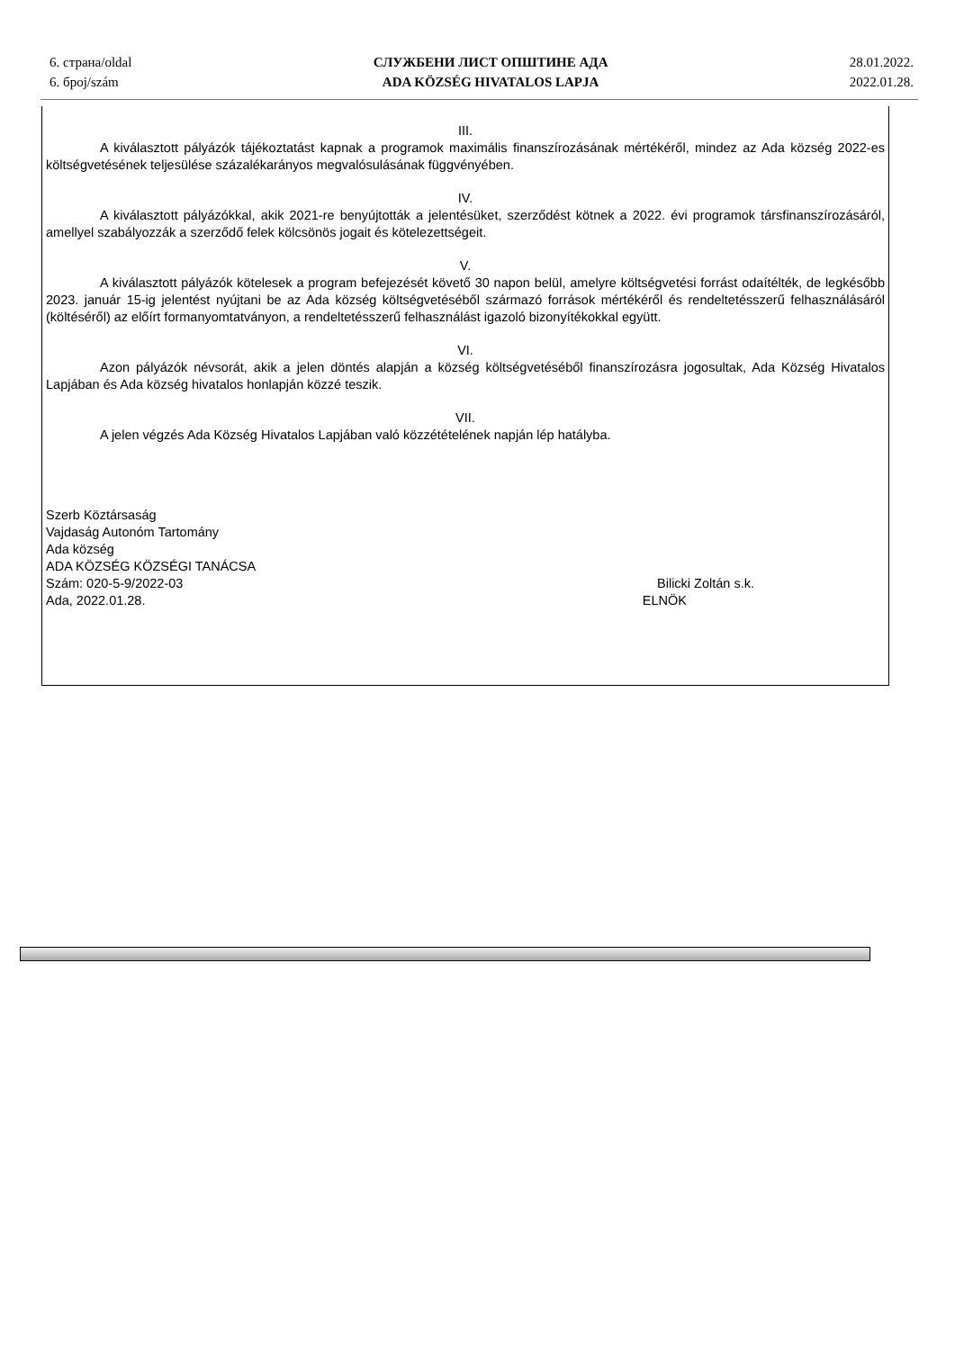6. страна/oldal
6. број/szám
СЛУЖБЕНИ ЛИСТ ОПШТИНЕ АДА
ADA KÖZSÉG HIVATALOS LAPJA
28.01.2022.
2022.01.28.
III.
A kiválasztott pályázók tájékoztatást kapnak a programok maximális finanszírozásának mértékéről, mindez az Ada község 2022-es költségvetésének teljesülése százalékarányos megvalósulásának függvényében.
IV.
A kiválasztott pályázókkal, akik 2021-re benyújtották a jelentésüket, szerződést kötnek a 2022. évi programok társfinanszírozásáról, amellyel szabályozzák a szerződő felek kölcsönös jogait és kötelezettségeit.
V.
A kiválasztott pályázók kötelesek a program befejezését követő 30 napon belül, amelyre költségvetési forrást odaítélték, de legkésőbb 2023. január 15-ig jelentést nyújtani be az Ada község költségvetéséből származó források mértékéről és rendeltetésszerű felhasználásáról (költéséről) az előírt formanyomtatványon, a rendeltetésszerű felhasználást igazoló bizonyítékokkal együtt.
VI.
Azon pályázók névsorát, akik a jelen döntés alapján a község költségvetéséből finanszírozásra jogosultak, Ada Község Hivatalos Lapjában és Ada község hivatalos honlapján közzé teszik.
VII.
A jelen végzés Ada Község Hivatalos Lapjában való közzétételének napján lép hatályba.
Szerb Köztársaság
Vajdaság Autonóm Tartomány
Ada község
ADA KÖZSÉG KÖZSÉGI TANÁCSA
Szám: 020-5-9/2022-03 Bilicki Zoltán s.k.
Ada, 2022.01.28. ELNÖK